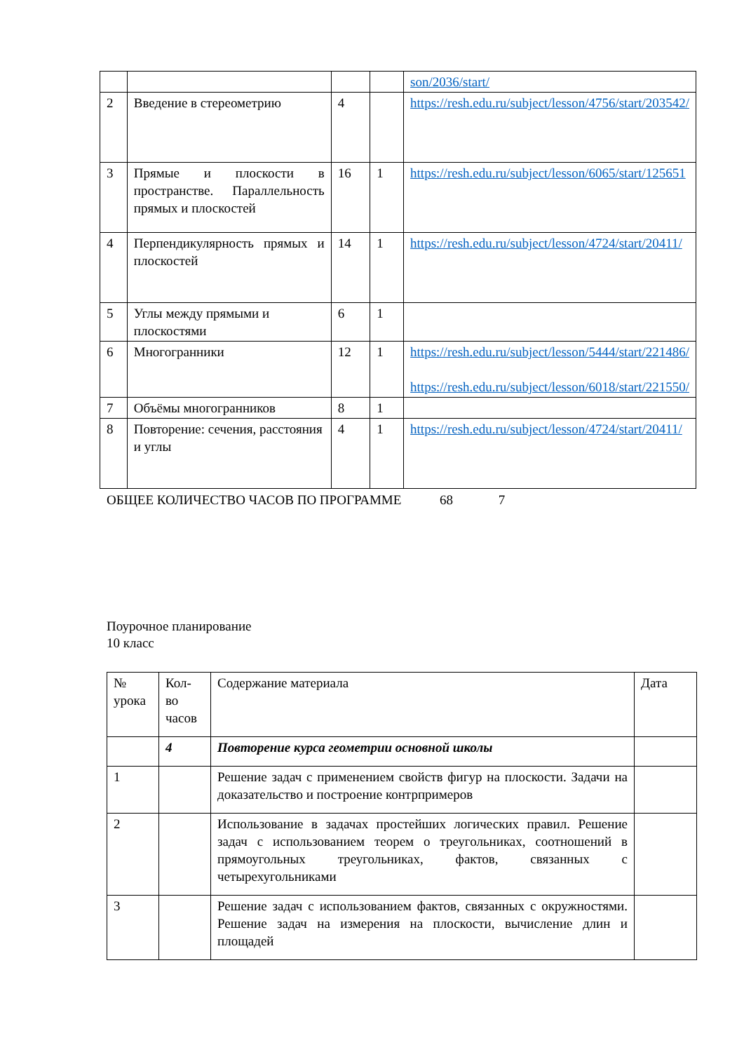| | | | | son/2036/start/ |
| 2 | Введение в стереометрию | 4 | | https://resh.edu.ru/subject/lesson/4756/start/203542/ |
| 3 | Прямые и плоскости в пространстве. Параллельность прямых и плоскостей | 16 | 1 | https://resh.edu.ru/subject/lesson/6065/start/125651 |
| 4 | Перпендикулярность прямых и плоскостей | 14 | 1 | https://resh.edu.ru/subject/lesson/4724/start/20411/ |
| 5 | Углы между прямыми и плоскостями | 6 | 1 | |
| 6 | Многогранники | 12 | 1 | https://resh.edu.ru/subject/lesson/5444/start/221486/ https://resh.edu.ru/subject/lesson/6018/start/221550/ |
| 7 | Объёмы многогранников | 8 | 1 | |
| 8 | Повторение: сечения, расстояния и углы | 4 | 1 | https://resh.edu.ru/subject/lesson/4724/start/20411/ |
ОБЩЕЕ КОЛИЧЕСТВО ЧАСОВ ПО ПРОГРАММЕ 68 7
Поурочное планирование
10 класс
| № урока | Кол-во часов | Содержание материала | Дата |
| | 4 | Повторение курса геометрии основной школы | |
| 1 | | Решение задач с применением свойств фигур на плоскости. Задачи на доказательство и построение контрпримеров | |
| 2 | | Использование в задачах простейших логических правил. Решение задач с использованием теорем о треугольниках, соотношений в прямоугольных треугольниках, фактов, связанных с четырехугольниками | |
| 3 | | Решение задач с использованием фактов, связанных с окружностями. Решение задач на измерения на плоскости, вычисление длин и площадей | |